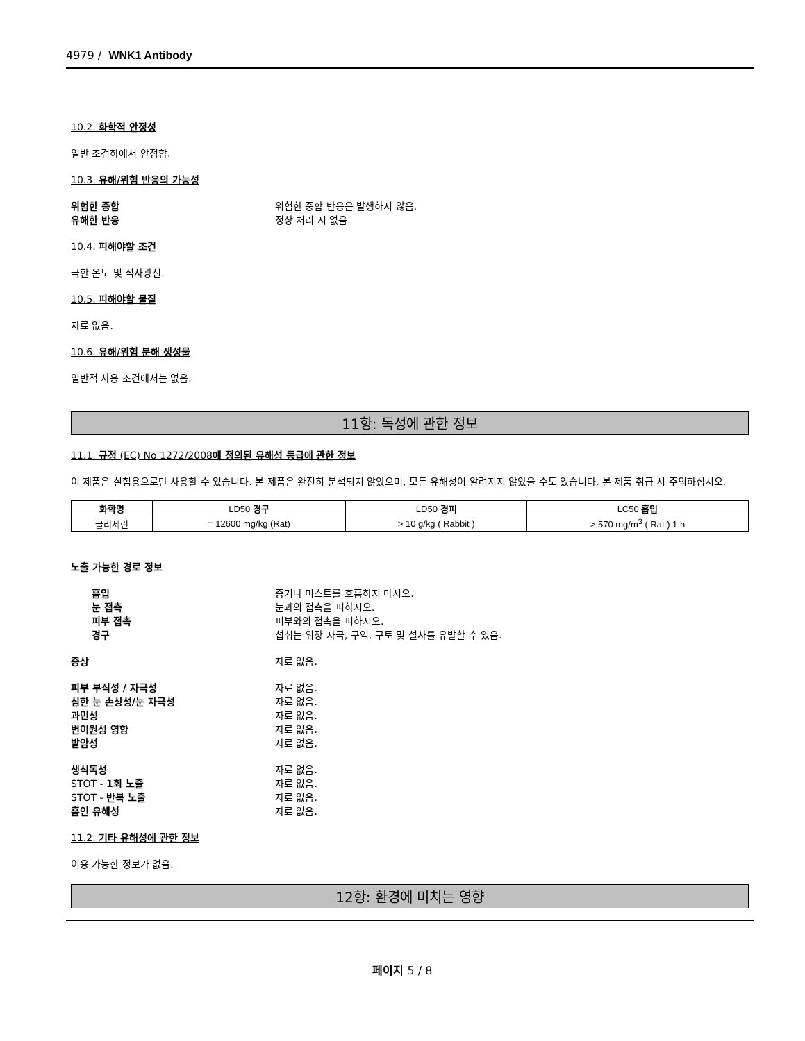4979 / WNK1 Antibody
10.2. 화학적 안정성
일반 조건하에서 안정함.
10.3. 유해/위험 반응의 가능성
위험한 중합 위험한 중합 반응은 발생하지 않음.
유해한 반응 정상 처리 시 없음.
10.4. 피해야할 조건
극한 온도 및 직사광선.
10.5. 피해야할 물질
자료 없음.
10.6. 유해/위험 분해 생성물
일반적 사용 조건에서는 없음.
11항: 독성에 관한 정보
11.1. 규정 (EC) No 1272/2008에 정의된 유해성 등급에 관한 정보
이 제품은 실험용으로만 사용할 수 있습니다. 본 제품은 완전히 분석되지 않았으며, 모든 유해성이 알려지지 않았을 수도 있습니다. 본 제품 취급 시 주의하십시오.
| 화학명 | LD50 경구 | LD50 경피 | LC50 흡입 |
| --- | --- | --- | --- |
| 글리세린 | = 12600 mg/kg (Rat) | > 10 g/kg ( Rabbit ) | > 570 mg/m<sup>3</sup> ( Rat ) 1 h |
노출 가능한 경로 정보
흡입 증기나 미스트를 호흡하지 마시오.
눈 접촉 눈과의 접촉을 피하시오.
피부 접촉 피부와의 접촉을 피하시오.
경구 섭취는 위장 자극, 구역, 구토 및 설사를 유발할 수 있음.
증상 자료 없음.
피부 부식성 / 자극성 자료 없음.
심한 눈 손상성/눈 자극성 자료 없음.
과민성 자료 없음.
변이원성 영향 자료 없음.
발암성 자료 없음.
생식독성 자료 없음.
STOT - 1회 노출 자료 없음.
STOT - 반복 노출 자료 없음.
흡인 유해성 자료 없음.
11.2. 기타 유해성에 관한 정보
이용 가능한 정보가 없음.
12항: 환경에 미치는 영향
페이지 5 / 8